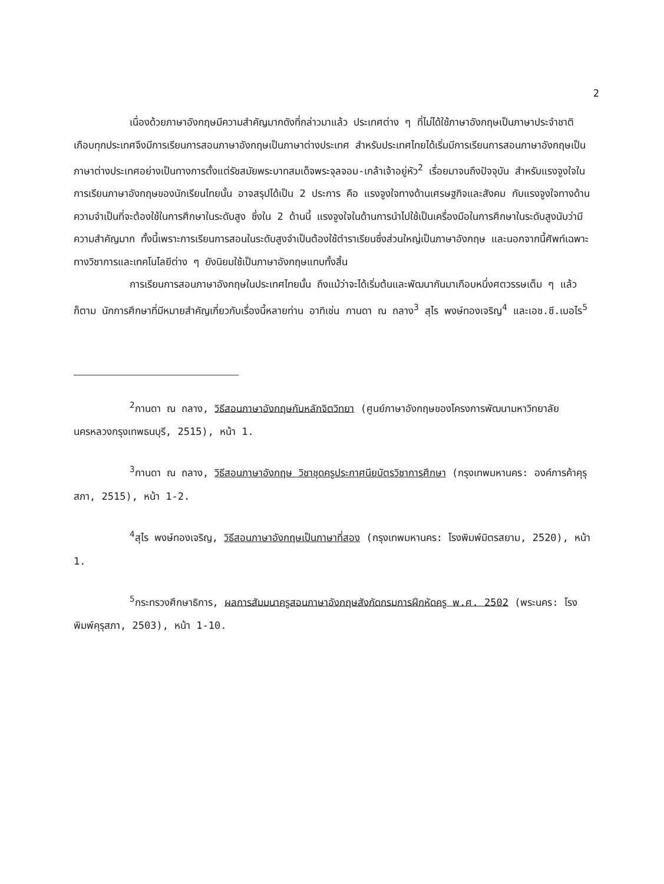2
เนื่องด้วยภาษาอังกฤษมีความสำคัญมากดังที่กล่าวมาแล้ว ประเทศต่าง ๆ ที่ไม่ได้ใช้ภาษาอังกฤษเป็นภาษาประจำชาติเกือบทุกประเทศจึงมีการเรียนการสอนภาษาอังกฤษเป็นภาษาต่างประเทศ สำหรับประเทศไทยได้เริ่มมีการเรียนการสอนภาษาอังกฤษเป็นภาษาต่างประเทศอย่างเป็นทางการตั้งแต่รัชสมัยพระบาทสมเด็จพระจุลจอม-เกล้าเจ้าอยู่หัว<sup>2</sup> เรื่อยมาจนถึงปัจจุบัน สำหรับแรงจูงใจในการเรียนภาษาอังกฤษของนักเรียนไทยนั้น อาจสรุปได้เป็น 2 ประการ คือ แรงจูงใจทางด้านเศรษฐกิจและสังคม กับแรงจูงใจทางด้านความจำเป็นที่จะต้องใช้ในการศึกษาในระดับสูง ซึ่งใน 2 ด้านนี้ แรงจูงใจในด้านการนำไปใช้เป็นเครื่องมือในการศึกษาในระดับสูงนับว่ามีความสำคัญมาก ทั้งนี้เพราะการเรียนการสอนในระดับสูงจำเป็นต้องใช้ตำราเรียนซึ่งส่วนใหญ่เป็นภาษาอังกฤษ และนอกจากนี้ศัพท์เฉพาะทางวิชาการและเทคโนโลยีต่าง ๆ ยังนิยมใช้เป็นภาษาอังกฤษแทบทั้งสิ้น
การเรียนการสอนภาษาอังกฤษในประเทศไทยนั้น ถึงแม้ว่าจะได้เริ่มต้นและพัฒนากันมาเกือบหนึ่งศตวรรษเต็ม ๆ แล้วก็ตาม นักการศึกษาที่มีหมายสำคัญเกี่ยวกับเรื่องนี้หลายท่าน อาทิเช่น กานดา ณ ถลาง<sup>3</sup> สุไร พงษ์ทองเจริญ<sup>4</sup> และเอช.ซี.เบอไร<sup>5</sup>
<sup>2</sup> กานดา ณ ถลาง, วิธีสอนภาษาอังกฤษกับหลักจิตวิทยา (ศูนย์ภาษาอังกฤษของโครงการพัฒนามหาวิทยาลัย นครหลวงกรุงเทพธนบุรี, 2515), หน้า 1.
<sup>3</sup> กานดา ณ ถลาง, วิธีสอนภาษาอังกฤษ วิชาชุดครูประกาศนียบัตรวิชาการศึกษา (กรุงเทพมหานคร: องค์การค้าคุรุสภา, 2515), หน้า 1-2.
<sup>4</sup> สุไร พงษ์ทองเจริญ, วิธีสอนภาษาอังกฤษเป็นภาษาที่สอง (กรุงเทพมหานคร: โรงพิมพ์มิตรสยาม, 2520), หน้า 1.
<sup>5</sup> กระทรวงศึกษาธิการ, ผลการสัมมนาครูสอนภาษาอังกฤษสังกัดกรมการฝึกหัดครู พ.ศ. 2502 (พระนคร: โรงพิมพ์คุรุสภา, 2503), หน้า 1-10.